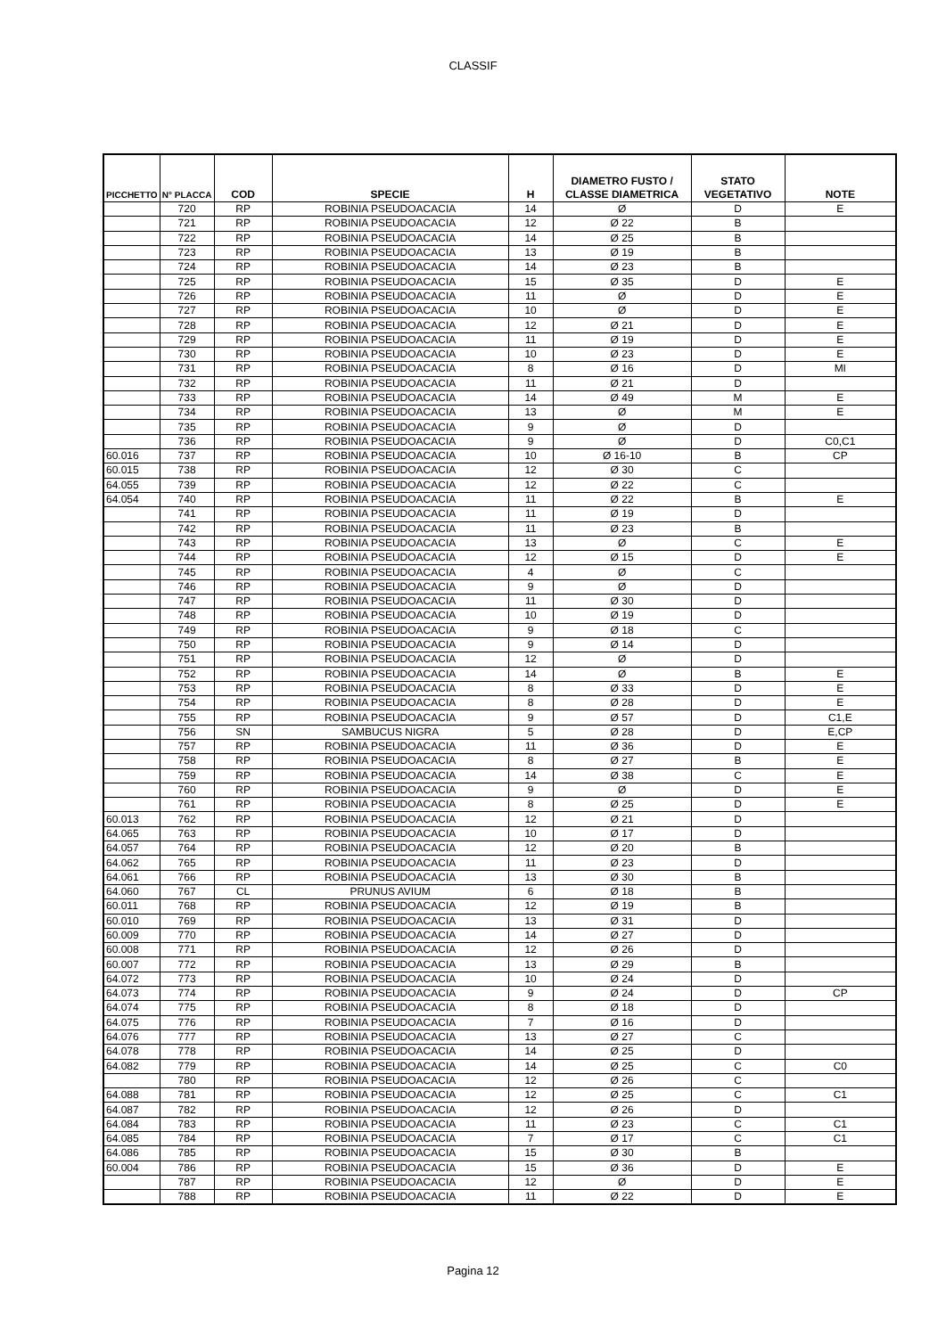CLASSIF
| PICCHETTO | N° PLACCA | COD | SPECIE | H | DIAMETRO FUSTO / CLASSE DIAMETRICA | STATO VEGETATIVO | NOTE |
| --- | --- | --- | --- | --- | --- | --- | --- |
| | 720 | RP | ROBINIA PSEUDOACACIA | 14 | Ø | D | E |
| | 721 | RP | ROBINIA PSEUDOACACIA | 12 | Ø 22 | B | |
| | 722 | RP | ROBINIA PSEUDOACACIA | 14 | Ø 25 | B | |
| | 723 | RP | ROBINIA PSEUDOACACIA | 13 | Ø 19 | B | |
| | 724 | RP | ROBINIA PSEUDOACACIA | 14 | Ø 23 | B | |
| | 725 | RP | ROBINIA PSEUDOACACIA | 15 | Ø 35 | D | E |
| | 726 | RP | ROBINIA PSEUDOACACIA | 11 | Ø | D | E |
| | 727 | RP | ROBINIA PSEUDOACACIA | 10 | Ø | D | E |
| | 728 | RP | ROBINIA PSEUDOACACIA | 12 | Ø 21 | D | E |
| | 729 | RP | ROBINIA PSEUDOACACIA | 11 | Ø 19 | D | E |
| | 730 | RP | ROBINIA PSEUDOACACIA | 10 | Ø 23 | D | E |
| | 731 | RP | ROBINIA PSEUDOACACIA | 8 | Ø 16 | D | MI |
| | 732 | RP | ROBINIA PSEUDOACACIA | 11 | Ø 21 | D | |
| | 733 | RP | ROBINIA PSEUDOACACIA | 14 | Ø 49 | M | E |
| | 734 | RP | ROBINIA PSEUDOACACIA | 13 | Ø | M | E |
| | 735 | RP | ROBINIA PSEUDOACACIA | 9 | Ø | D | |
| | 736 | RP | ROBINIA PSEUDOACACIA | 9 | Ø | D | C0,C1 |
| 60.016 | 737 | RP | ROBINIA PSEUDOACACIA | 10 | Ø 16-10 | B | CP |
| 60.015 | 738 | RP | ROBINIA PSEUDOACACIA | 12 | Ø 30 | C | |
| 64.055 | 739 | RP | ROBINIA PSEUDOACACIA | 12 | Ø 22 | C | |
| 64.054 | 740 | RP | ROBINIA PSEUDOACACIA | 11 | Ø 22 | B | E |
| | 741 | RP | ROBINIA PSEUDOACACIA | 11 | Ø 19 | D | |
| | 742 | RP | ROBINIA PSEUDOACACIA | 11 | Ø 23 | B | |
| | 743 | RP | ROBINIA PSEUDOACACIA | 13 | Ø | C | E |
| | 744 | RP | ROBINIA PSEUDOACACIA | 12 | Ø 15 | D | E |
| | 745 | RP | ROBINIA PSEUDOACACIA | 4 | Ø | C | |
| | 746 | RP | ROBINIA PSEUDOACACIA | 9 | Ø | D | |
| | 747 | RP | ROBINIA PSEUDOACACIA | 11 | Ø 30 | D | |
| | 748 | RP | ROBINIA PSEUDOACACIA | 10 | Ø 19 | D | |
| | 749 | RP | ROBINIA PSEUDOACACIA | 9 | Ø 18 | C | |
| | 750 | RP | ROBINIA PSEUDOACACIA | 9 | Ø 14 | D | |
| | 751 | RP | ROBINIA PSEUDOACACIA | 12 | Ø | D | |
| | 752 | RP | ROBINIA PSEUDOACACIA | 14 | Ø | B | E |
| | 753 | RP | ROBINIA PSEUDOACACIA | 8 | Ø 33 | D | E |
| | 754 | RP | ROBINIA PSEUDOACACIA | 8 | Ø 28 | D | E |
| | 755 | RP | ROBINIA PSEUDOACACIA | 9 | Ø 57 | D | C1,E |
| | 756 | SN | SAMBUCUS NIGRA | 5 | Ø 28 | D | E,CP |
| | 757 | RP | ROBINIA PSEUDOACACIA | 11 | Ø 36 | D | E |
| | 758 | RP | ROBINIA PSEUDOACACIA | 8 | Ø 27 | B | E |
| | 759 | RP | ROBINIA PSEUDOACACIA | 14 | Ø 38 | C | E |
| | 760 | RP | ROBINIA PSEUDOACACIA | 9 | Ø | D | E |
| | 761 | RP | ROBINIA PSEUDOACACIA | 8 | Ø 25 | D | E |
| 60.013 | 762 | RP | ROBINIA PSEUDOACACIA | 12 | Ø 21 | D | |
| 64.065 | 763 | RP | ROBINIA PSEUDOACACIA | 10 | Ø 17 | D | |
| 64.057 | 764 | RP | ROBINIA PSEUDOACACIA | 12 | Ø 20 | B | |
| 64.062 | 765 | RP | ROBINIA PSEUDOACACIA | 11 | Ø 23 | D | |
| 64.061 | 766 | RP | ROBINIA PSEUDOACACIA | 13 | Ø 30 | B | |
| 64.060 | 767 | CL | PRUNUS AVIUM | 6 | Ø 18 | B | |
| 60.011 | 768 | RP | ROBINIA PSEUDOACACIA | 12 | Ø 19 | B | |
| 60.010 | 769 | RP | ROBINIA PSEUDOACACIA | 13 | Ø 31 | D | |
| 60.009 | 770 | RP | ROBINIA PSEUDOACACIA | 14 | Ø 27 | D | |
| 60.008 | 771 | RP | ROBINIA PSEUDOACACIA | 12 | Ø 26 | D | |
| 60.007 | 772 | RP | ROBINIA PSEUDOACACIA | 13 | Ø 29 | B | |
| 64.072 | 773 | RP | ROBINIA PSEUDOACACIA | 10 | Ø 24 | D | |
| 64.073 | 774 | RP | ROBINIA PSEUDOACACIA | 9 | Ø 24 | D | CP |
| 64.074 | 775 | RP | ROBINIA PSEUDOACACIA | 8 | Ø 18 | D | |
| 64.075 | 776 | RP | ROBINIA PSEUDOACACIA | 7 | Ø 16 | D | |
| 64.076 | 777 | RP | ROBINIA PSEUDOACACIA | 13 | Ø 27 | C | |
| 64.078 | 778 | RP | ROBINIA PSEUDOACACIA | 14 | Ø 25 | D | |
| 64.082 | 779 | RP | ROBINIA PSEUDOACACIA | 14 | Ø 25 | C | C0 |
| | 780 | RP | ROBINIA PSEUDOACACIA | 12 | Ø 26 | C | |
| 64.088 | 781 | RP | ROBINIA PSEUDOACACIA | 12 | Ø 25 | C | C1 |
| 64.087 | 782 | RP | ROBINIA PSEUDOACACIA | 12 | Ø 26 | D | |
| 64.084 | 783 | RP | ROBINIA PSEUDOACACIA | 11 | Ø 23 | C | C1 |
| 64.085 | 784 | RP | ROBINIA PSEUDOACACIA | 7 | Ø 17 | C | C1 |
| 64.086 | 785 | RP | ROBINIA PSEUDOACACIA | 15 | Ø 30 | B | |
| 60.004 | 786 | RP | ROBINIA PSEUDOACACIA | 15 | Ø 36 | D | E |
| | 787 | RP | ROBINIA PSEUDOACACIA | 12 | Ø | D | E |
| | 788 | RP | ROBINIA PSEUDOACACIA | 11 | Ø 22 | D | E |
Pagina 12